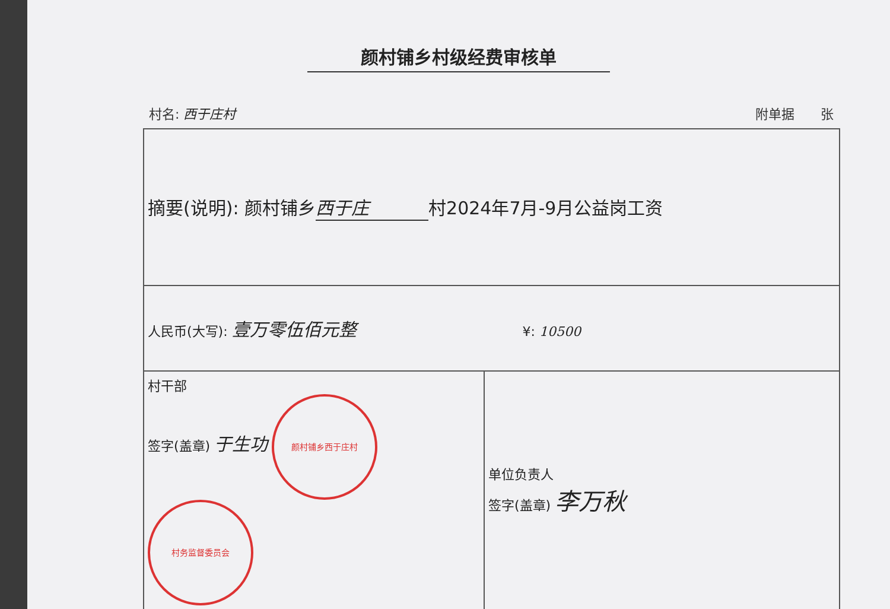颜村铺乡村级经费审核单
村名: 西于庄村 附单据　　张
| 摘要(说明): 颜村铺乡 西于庄 村2024年7月-9月公益岗工资 | |
| 人民币(大写): 壹万零伍佰元整 ¥: 10500 | |
| 村干部 签字(盖章) 于生功 颜村铺乡西于庄村 村务监督委员会 | 单位负责人 签字(盖章) 李万秋 |